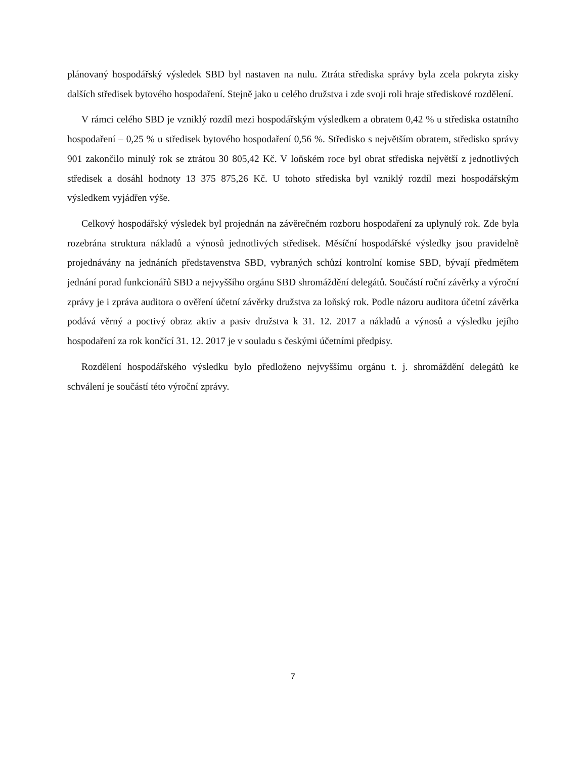plánovaný hospodářský výsledek SBD byl nastaven na nulu. Ztráta střediska správy byla zcela pokryta zisky dalších středisek bytového hospodaření. Stejně jako u celého družstva i zde svoji roli hraje střediskové rozdělení.
V rámci celého SBD je vzniklý rozdíl mezi hospodářským výsledkem a obratem 0,42 % u střediska ostatního hospodaření – 0,25 % u středisek bytového hospodaření 0,56 %. Středisko s největším obratem, středisko správy 901 zakončilo minulý rok se ztrátou 30 805,42 Kč. V loňském roce byl obrat střediska největší z jednotlivých středisek a dosáhl hodnoty 13 375 875,26 Kč. U tohoto střediska byl vzniklý rozdíl mezi hospodářským výsledkem vyjádřen výše.
Celkový hospodářský výsledek byl projednán na závěrečném rozboru hospodaření za uplynulý rok. Zde byla rozebrána struktura nákladů a výnosů jednotlivých středisek. Měsíční hospodářské výsledky jsou pravidelně projednávány na jednáních představenstva SBD, vybraných schůzí kontrolní komise SBD, bývají předmětem jednání porad funkcionářů SBD a nejvyššího orgánu SBD shromáždění delegátů. Součástí roční závěrky a výroční zprávy je i zpráva auditora o ověření účetní závěrky družstva za loňský rok. Podle názoru auditora účetní závěrka podává věrný a poctivý obraz aktiv a pasiv družstva k 31. 12. 2017 a nákladů a výnosů a výsledku jejího hospodaření za rok končící 31. 12. 2017 je v souladu s českými účetními předpisy.
Rozdělení hospodářského výsledku bylo předloženo nejvyššímu orgánu t. j. shromáždění delegátů ke schválení je součástí této výroční zprávy.
7